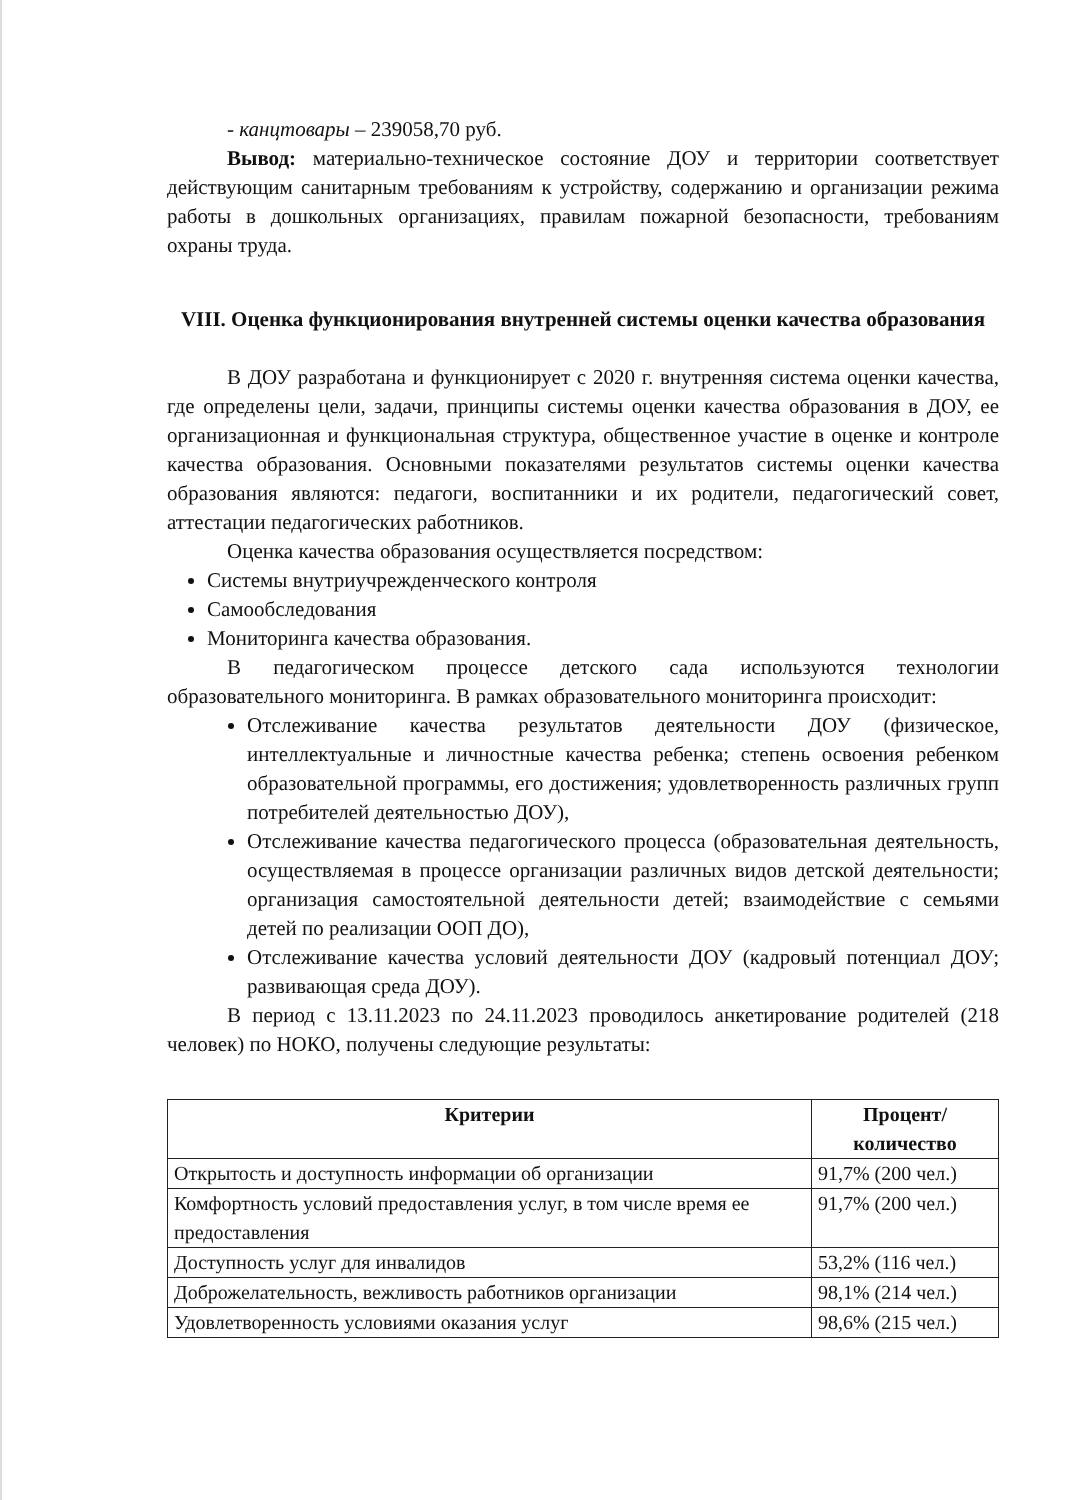- канцтовары – 239058,70 руб.
Вывод: материально-техническое состояние ДОУ и территории соответствует действующим санитарным требованиям к устройству, содержанию и организации режима работы в дошкольных организациях, правилам пожарной безопасности, требованиям охраны труда.
VIII. Оценка функционирования внутренней системы оценки качества образования
В ДОУ разработана и функционирует с 2020 г. внутренняя система оценки качества, где определены цели, задачи, принципы системы оценки качества образования в ДОУ, ее организационная и функциональная структура, общественное участие в оценке и контроле качества образования. Основными показателями результатов системы оценки качества образования являются: педагоги, воспитанники и их родители, педагогический совет, аттестации педагогических работников.
Оценка качества образования осуществляется посредством:
Системы внутриучрежденческого контроля
Самообследования
Мониторинга качества образования.
В педагогическом процессе детского сада используются технологии образовательного мониторинга. В рамках образовательного мониторинга происходит:
Отслеживание качества результатов деятельности ДОУ (физическое, интеллектуальные и личностные качества ребенка; степень освоения ребенком образовательной программы, его достижения; удовлетворенность различных групп потребителей деятельностью ДОУ),
Отслеживание качества педагогического процесса (образовательная деятельность, осуществляемая в процессе организации различных видов детской деятельности; организация самостоятельной деятельности детей; взаимодействие с семьями детей по реализации ООП ДО),
Отслеживание качества условий деятельности ДОУ (кадровый потенциал ДОУ; развивающая среда ДОУ).
В период с 13.11.2023 по 24.11.2023 проводилось анкетирование родителей (218 человек) по НОКО, получены следующие результаты:
| Критерии | Процент/количество |
| --- | --- |
| Открытость и доступность информации об организации | 91,7% (200 чел.) |
| Комфортность условий предоставления услуг, в том числе время ее предоставления | 91,7% (200 чел.) |
| Доступность услуг для инвалидов | 53,2% (116 чел.) |
| Доброжелательность, вежливость работников организации | 98,1% (214 чел.) |
| Удовлетворенность условиями оказания услуг | 98,6% (215 чел.) |